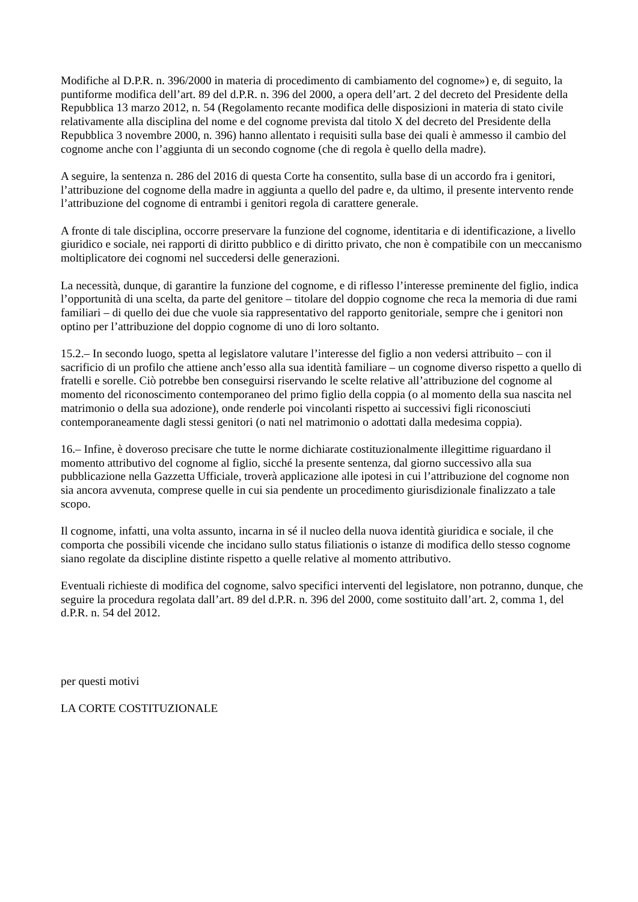Modifiche al D.P.R. n. 396/2000 in materia di procedimento di cambiamento del cognome») e, di seguito, la puntiforme modifica dell’art. 89 del d.P.R. n. 396 del 2000, a opera dell’art. 2 del decreto del Presidente della Repubblica 13 marzo 2012, n. 54 (Regolamento recante modifica delle disposizioni in materia di stato civile relativamente alla disciplina del nome e del cognome prevista dal titolo X del decreto del Presidente della Repubblica 3 novembre 2000, n. 396) hanno allentato i requisiti sulla base dei quali è ammesso il cambio del cognome anche con l’aggiunta di un secondo cognome (che di regola è quello della madre).
A seguire, la sentenza n. 286 del 2016 di questa Corte ha consentito, sulla base di un accordo fra i genitori, l’attribuzione del cognome della madre in aggiunta a quello del padre e, da ultimo, il presente intervento rende l’attribuzione del cognome di entrambi i genitori regola di carattere generale.
A fronte di tale disciplina, occorre preservare la funzione del cognome, identitaria e di identificazione, a livello giuridico e sociale, nei rapporti di diritto pubblico e di diritto privato, che non è compatibile con un meccanismo moltiplicatore dei cognomi nel succedersi delle generazioni.
La necessità, dunque, di garantire la funzione del cognome, e di riflesso l’interesse preminente del figlio, indica l’opportunità di una scelta, da parte del genitore – titolare del doppio cognome che reca la memoria di due rami familiari – di quello dei due che vuole sia rappresentativo del rapporto genitoriale, sempre che i genitori non optino per l’attribuzione del doppio cognome di uno di loro soltanto.
15.2.– In secondo luogo, spetta al legislatore valutare l’interesse del figlio a non vedersi attribuito – con il sacrificio di un profilo che attiene anch’esso alla sua identità familiare – un cognome diverso rispetto a quello di fratelli e sorelle. Ciò potrebbe ben conseguirsi riservando le scelte relative all’attribuzione del cognome al momento del riconoscimento contemporaneo del primo figlio della coppia (o al momento della sua nascita nel matrimonio o della sua adozione), onde renderle poi vincolanti rispetto ai successivi figli riconosciuti contemporaneamente dagli stessi genitori (o nati nel matrimonio o adottati dalla medesima coppia).
16.– Infine, è doveroso precisare che tutte le norme dichiarate costituzionalmente illegittime riguardano il momento attributivo del cognome al figlio, sicché la presente sentenza, dal giorno successivo alla sua pubblicazione nella Gazzetta Ufficiale, troverà applicazione alle ipotesi in cui l’attribuzione del cognome non sia ancora avvenuta, comprese quelle in cui sia pendente un procedimento giurisdizionale finalizzato a tale scopo.
Il cognome, infatti, una volta assunto, incarna in sé il nucleo della nuova identità giuridica e sociale, il che comporta che possibili vicende che incidano sullo status filiationis o istanze di modifica dello stesso cognome siano regolate da discipline distinte rispetto a quelle relative al momento attributivo.
Eventuali richieste di modifica del cognome, salvo specifici interventi del legislatore, non potranno, dunque, che seguire la procedura regolata dall’art. 89 del d.P.R. n. 396 del 2000, come sostituito dall’art. 2, comma 1, del d.P.R. n. 54 del 2012.
per questi motivi
LA CORTE COSTITUZIONALE